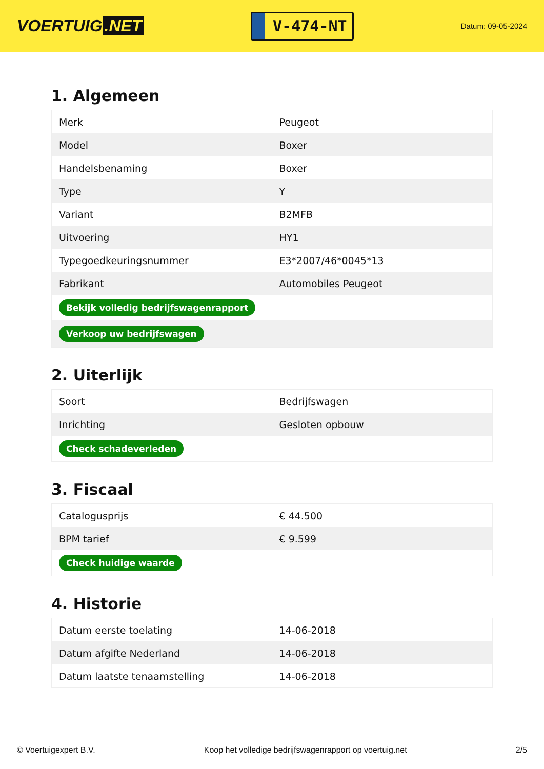VOERTUIG.NET
V-474-NT
Datum: 09-05-2024
1. Algemeen
| Merk | Peugeot |
| Model | Boxer |
| Handelsbenaming | Boxer |
| Type | Y |
| Variant | B2MFB |
| Uitvoering | HY1 |
| Typegoedkeuringsnummer | E3*2007/46*0045*13 |
| Fabrikant | Automobiles Peugeot |
| Bekijk volledig bedrijfswagenrapport | |
| Verkoop uw bedrijfswagen | |
2. Uiterlijk
| Soort | Bedrijfswagen |
| Inrichting | Gesloten opbouw |
| Check schadeverleden | |
3. Fiscaal
| Catalogusprijs | € 44.500 |
| BPM tarief | € 9.599 |
| Check huidige waarde | |
4. Historie
| Datum eerste toelating | 14-06-2018 |
| Datum afgifte Nederland | 14-06-2018 |
| Datum laatste tenaamstelling | 14-06-2018 |
© Voertuigexpert B.V. Koop het volledige bedrijfswagenrapport op voertuig.net 2/5